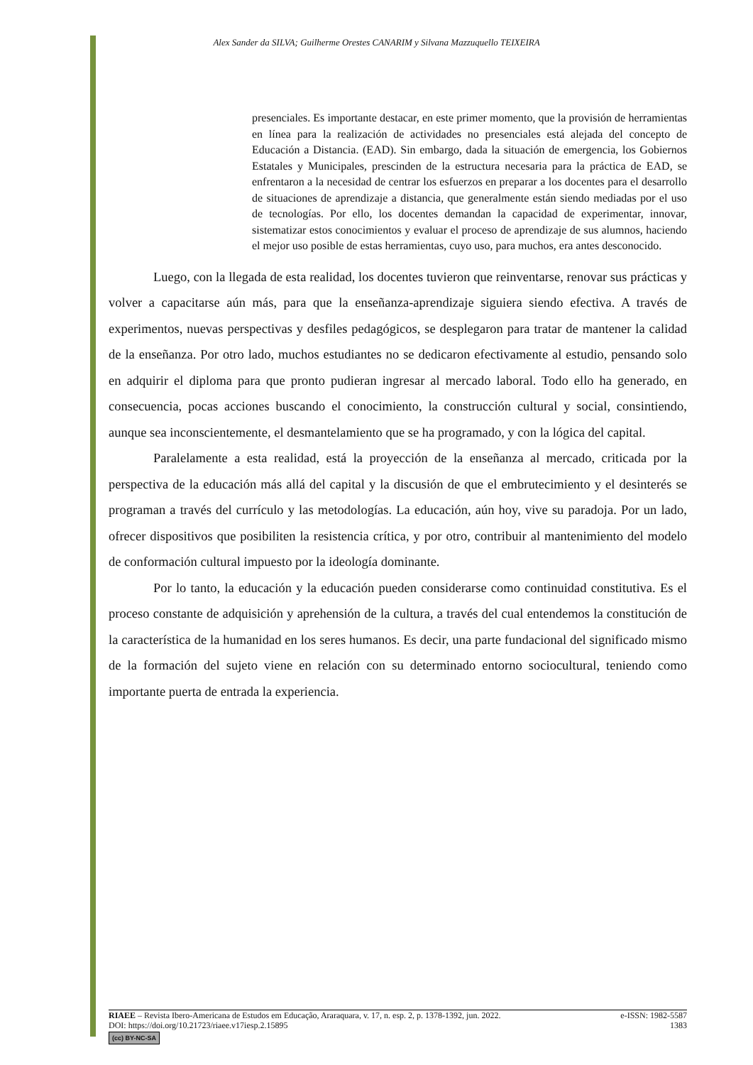Alex Sander da SILVA; Guilherme Orestes CANARIM y Silvana Mazzuquello TEIXEIRA
presenciales. Es importante destacar, en este primer momento, que la provisión de herramientas en línea para la realización de actividades no presenciales está alejada del concepto de Educación a Distancia. (EAD). Sin embargo, dada la situación de emergencia, los Gobiernos Estatales y Municipales, prescinden de la estructura necesaria para la práctica de EAD, se enfrentaron a la necesidad de centrar los esfuerzos en preparar a los docentes para el desarrollo de situaciones de aprendizaje a distancia, que generalmente están siendo mediadas por el uso de tecnologías. Por ello, los docentes demandan la capacidad de experimentar, innovar, sistematizar estos conocimientos y evaluar el proceso de aprendizaje de sus alumnos, haciendo el mejor uso posible de estas herramientas, cuyo uso, para muchos, era antes desconocido.
Luego, con la llegada de esta realidad, los docentes tuvieron que reinventarse, renovar sus prácticas y volver a capacitarse aún más, para que la enseñanza-aprendizaje siguiera siendo efectiva. A través de experimentos, nuevas perspectivas y desfiles pedagógicos, se desplegaron para tratar de mantener la calidad de la enseñanza. Por otro lado, muchos estudiantes no se dedicaron efectivamente al estudio, pensando solo en adquirir el diploma para que pronto pudieran ingresar al mercado laboral. Todo ello ha generado, en consecuencia, pocas acciones buscando el conocimiento, la construcción cultural y social, consintiendo, aunque sea inconscientemente, el desmantelamiento que se ha programado, y con la lógica del capital.
Paralelamente a esta realidad, está la proyección de la enseñanza al mercado, criticada por la perspectiva de la educación más allá del capital y la discusión de que el embrutecimiento y el desinterés se programan a través del currículo y las metodologías. La educación, aún hoy, vive su paradoja. Por un lado, ofrecer dispositivos que posibiliten la resistencia crítica, y por otro, contribuir al mantenimiento del modelo de conformación cultural impuesto por la ideología dominante.
Por lo tanto, la educación y la educación pueden considerarse como continuidad constitutiva. Es el proceso constante de adquisición y aprehensión de la cultura, a través del cual entendemos la constitución de la característica de la humanidad en los seres humanos. Es decir, una parte fundacional del significado mismo de la formación del sujeto viene en relación con su determinado entorno sociocultural, teniendo como importante puerta de entrada la experiencia.
RIAEE – Revista Ibero-Americana de Estudos em Educação, Araraquara, v. 17, n. esp. 2, p. 1378-1392, jun. 2022. e-ISSN: 1982-5587
DOI: https://doi.org/10.21723/riaee.v17iesp.2.15895 1383
(cc) BY-NC-SA